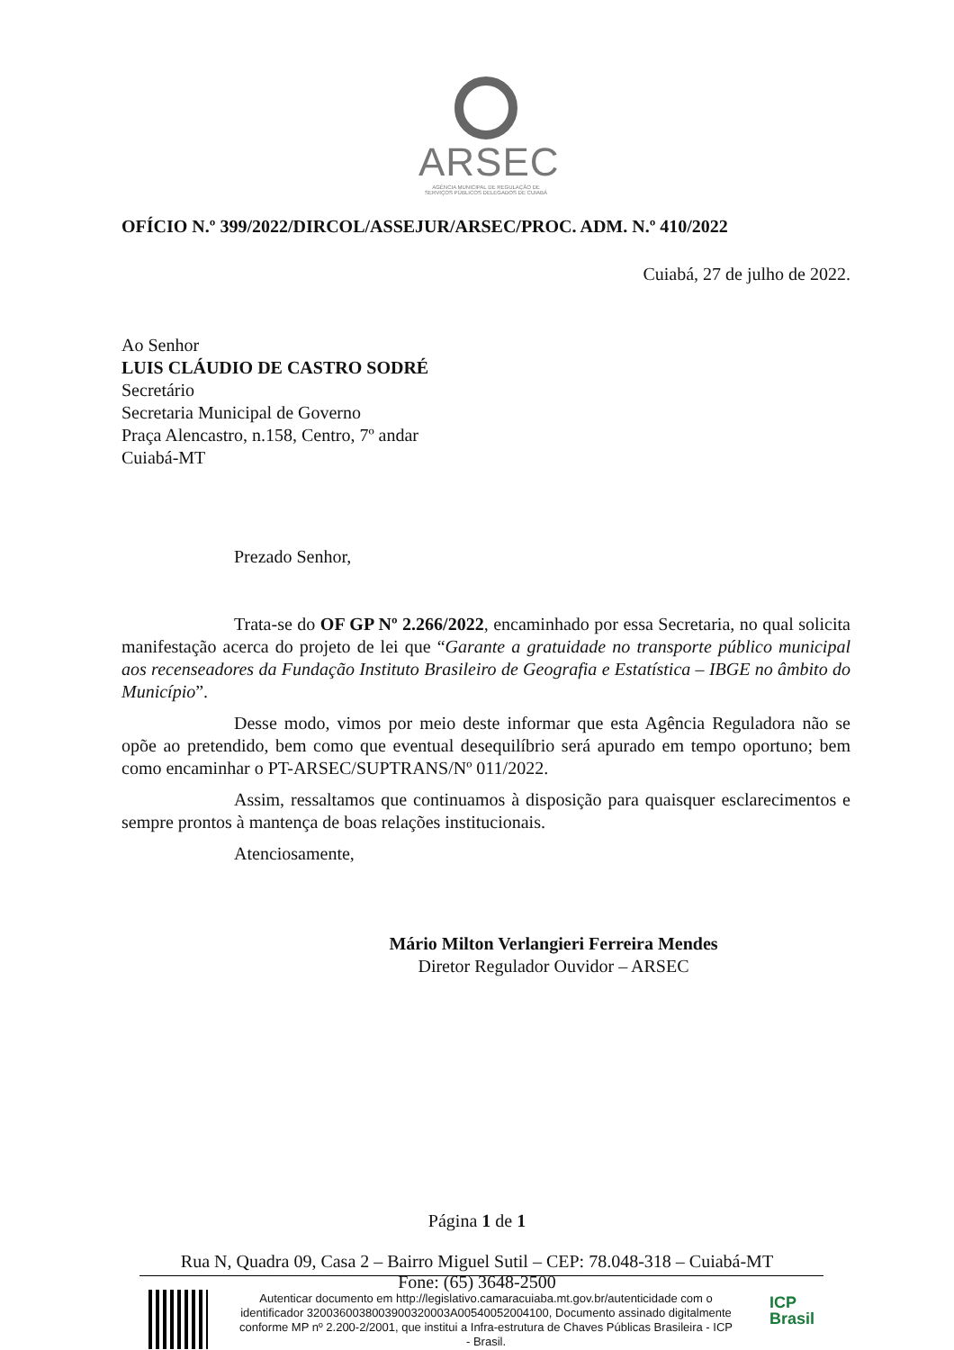ARSEC
AGÊNCIA MUNICIPAL DE REGULAÇÃO DE SERVIÇOS PÚBLICOS DELEGADOS DE CUIABÁ
OFÍCIO N.º 399/2022/DIRCOL/ASSEJUR/ARSEC/PROC. ADM. N.º 410/2022
Cuiabá, 27 de julho de 2022.
Ao Senhor
LUIS CLÁUDIO DE CASTRO SODRÉ
Secretário
Secretaria Municipal de Governo
Praça Alencastro, n.158, Centro, 7º andar
Cuiabá-MT
Prezado Senhor,
Trata-se do OF GP Nº 2.266/2022, encaminhado por essa Secretaria, no qual solicita manifestação acerca do projeto de lei que “Garante a gratuidade no transporte público municipal aos recenseadores da Fundação Instituto Brasileiro de Geografia e Estatística – IBGE no âmbito do Município”.
Desse modo, vimos por meio deste informar que esta Agência Reguladora não se opõe ao pretendido, bem como que eventual desequilíbrio será apurado em tempo oportuno; bem como encaminhar o PT-ARSEC/SUPTRANS/Nº 011/2022.
Assim, ressaltamos que continuamos à disposição para quaisquer esclarecimentos e sempre prontos à mantença de boas relações institucionais.
Atenciosamente,
Mário Milton Verlangieri Ferreira Mendes
Diretor Regulador Ouvidor – ARSEC
Página 1 de 1
Rua N, Quadra 09, Casa 2 – Bairro Miguel Sutil – CEP: 78.048-318 – Cuiabá-MT
Fone: (65) 3648-2500
Autenticar documento em http://legislativo.camaracuiaba.mt.gov.br/autenticidade com o identificador 3200360038003900320003A00540052004100, Documento assinado digitalmente conforme MP nº 2.200-2/2001, que institui a Infra-estrutura de Chaves Públicas Brasileira - ICP - Brasil.
ICP
Brasil